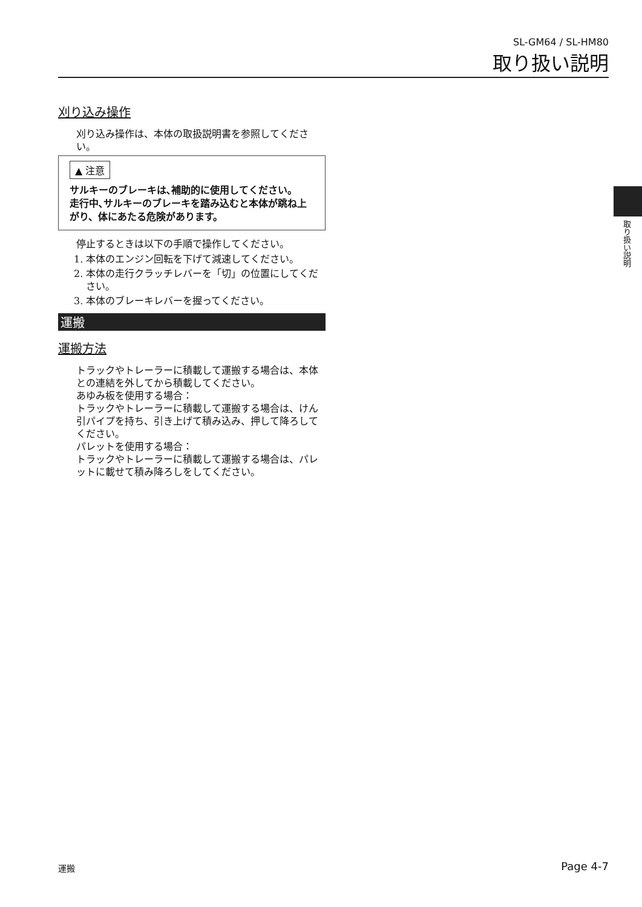SL-GM64 / SL-HM80
取り扱い説明
刈り込み操作
刈り込み操作は、本体の取扱説明書を参照してください。
▲ 注意
サルキーのブレーキは､補助的に使用してください。
走行中､サルキーのブレーキを踏み込むと本体が跳ね上がり、体にあたる危険があります。
停止するときは以下の手順で操作してください。
1. 本体のエンジン回転を下げて減速してください。
2. 本体の走行クラッチレバーを「切」の位置にしてください。
3. 本体のブレーキレバーを握ってください。
運搬
運搬方法
トラックやトレーラーに積載して運搬する場合は、本体との連結を外してから積載してください。
あゆみ板を使用する場合：
トラックやトレーラーに積載して運搬する場合は、けん引パイプを持ち、引き上げて積み込み、押して降ろしてください。
パレットを使用する場合：
トラックやトレーラーに積載して運搬する場合は、パレットに載せて積み降ろしをしてください。
取り扱い説明
運搬 Page 4-7